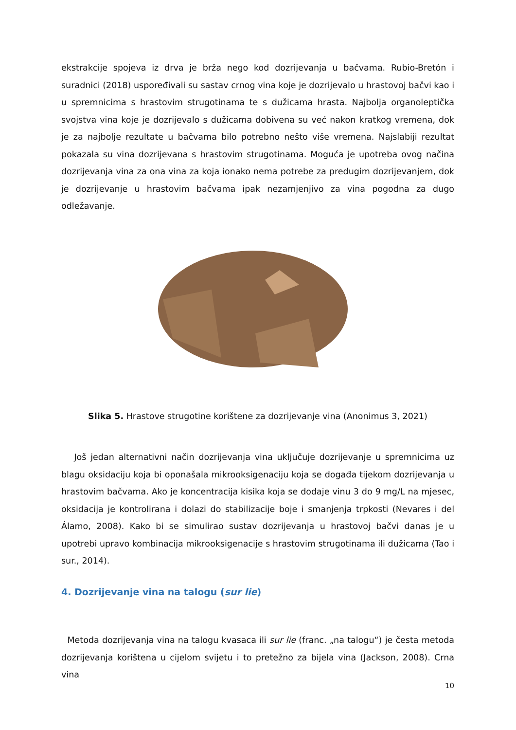ekstrakcije spojeva iz drva je brža nego kod dozrijevanja u bačvama. Rubio-Bretón i suradnici (2018) uspoređivali su sastav crnog vina koje je dozrijevalo u hrastovoj bačvi kao i u spremnicima s hrastovim strugotinama te s dužicama hrasta. Najbolja organoleptička svojstva vina koje je dozrijevalo s dužicama dobivena su već nakon kratkog vremena, dok je za najbolje rezultate u bačvama bilo potrebno nešto više vremena. Najslabiji rezultat pokazala su vina dozrijevana s hrastovim strugotinama. Moguća je upotreba ovog načina dozrijevanja vina za ona vina za koja ionako nema potrebe za predugim dozrijevanjem, dok je dozrijevanje u hrastovim bačvama ipak nezamjenjivo za vina pogodna za dugo odležavanje.
Slika 5. Hrastove strugotine korištene za dozrijevanje vina (Anonimus 3, 2021)
Još jedan alternativni način dozrijevanja vina uključuje dozrijevanje u spremnicima uz blagu oksidaciju koja bi oponašala mikrooksigenaciju koja se događa tijekom dozrijevanja u hrastovim bačvama. Ako je koncentracija kisika koja se dodaje vinu 3 do 9 mg/L na mjesec, oksidacija je kontrolirana i dolazi do stabilizacije boje i smanjenja trpkosti (Nevares i del Álamo, 2008). Kako bi se simulirao sustav dozrijevanja u hrastovoj bačvi danas je u upotrebi upravo kombinacija mikrooksigenacije s hrastovim strugotinama ili dužicama (Tao i sur., 2014).
4. Dozrijevanje vina na talogu (sur lie)
Metoda dozrijevanja vina na talogu kvasaca ili sur lie (franc. „na talogu“) je česta metoda dozrijevanja korištena u cijelom svijetu i to pretežno za bijela vina (Jackson, 2008). Crna vina
10